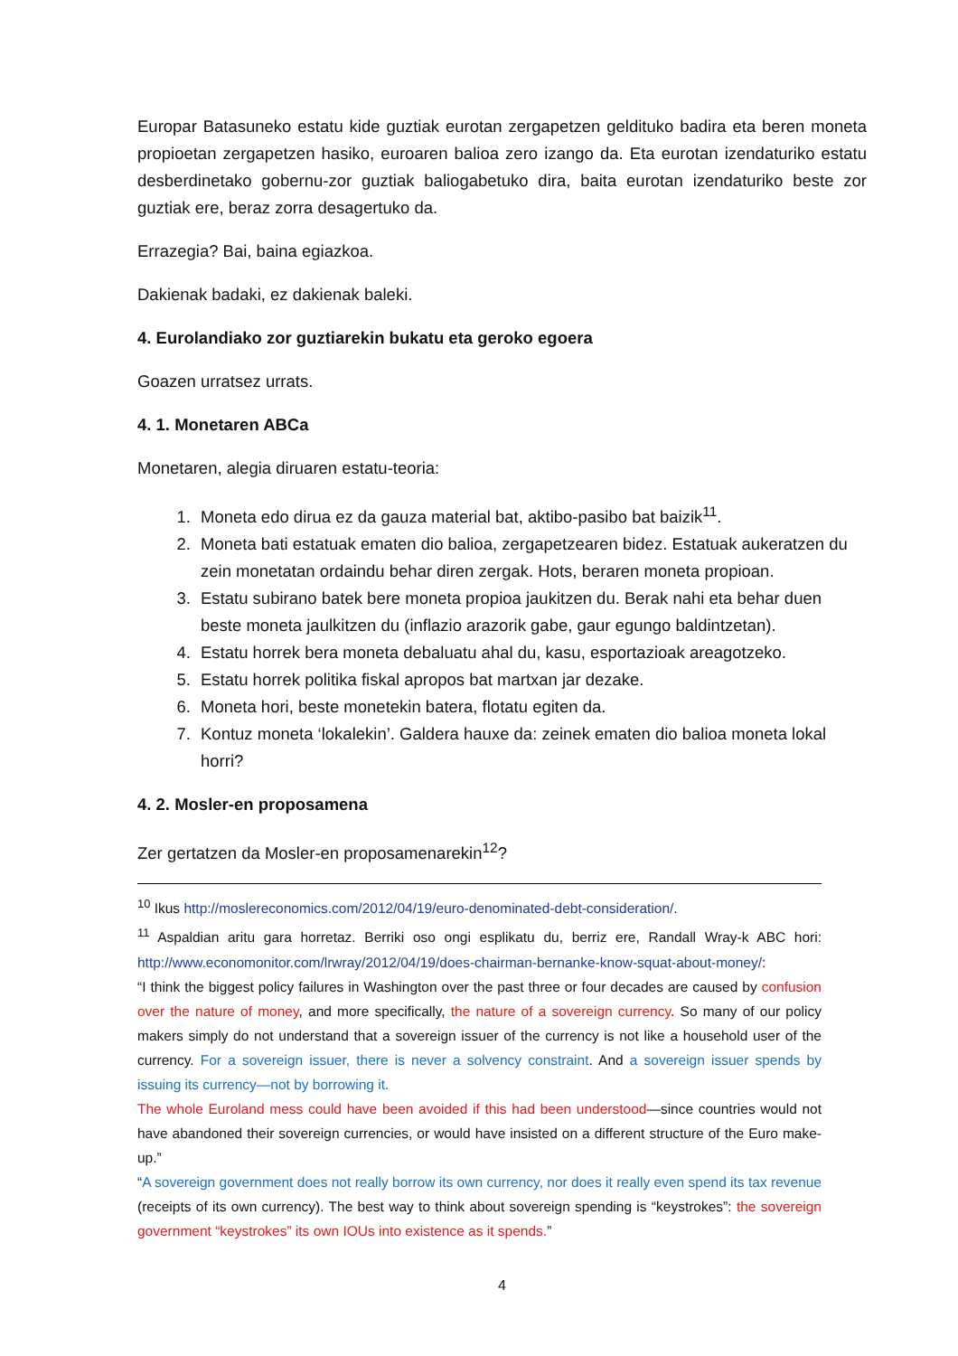Europar Batasuneko estatu kide guztiak eurotan zergapetzen geldituko badira eta beren moneta propioetan zergapetzen hasiko, euroaren balioa zero izango da. Eta eurotan izendaturiko estatu desberdinetako gobernu-zor guztiak baliogabetuko dira, baita eurotan izendaturiko beste zor guztiak ere, beraz zorra desagertuko da.
Errazegia? Bai, baina egiazkoa.
Dakienak badaki, ez dakienak baleki.
4. Eurolandiako zor guztiarekin bukatu eta geroko egoera
Goazen urratsez urrats.
4. 1. Monetaren ABCa
Monetaren, alegia diruaren estatu-teoria:
1. Moneta edo dirua ez da gauza material bat, aktibo-pasibo bat baizik<sup>11</sup>.
2. Moneta bati estatuak ematen dio balioa, zergapetzearen bidez. Estatuak aukeratzen du zein monetatan ordaindu behar diren zergak. Hots, beraren moneta propioan.
3. Estatu subirano batek bere moneta propioa jaukitzen du. Berak nahi eta behar duen beste moneta jaulkitzen du (inflazio arazorik gabe, gaur egungo baldintzetan).
4. Estatu horrek bera moneta debaluatu ahal du, kasu, esportazioak areagotzeko.
5. Estatu horrek politika fiskal apropos bat martxan jar dezake.
6. Moneta hori, beste monetekin batera, flotatu egiten da.
7. Kontuz moneta ‘lokalekin’. Galdera hauxe da: zeinek ematen dio balioa moneta lokal horri?
4. 2. Mosler-en proposamena
Zer gertatzen da Mosler-en proposamenarekin<sup>12</sup>?
<sup>10</sup> Ikus http://moslereconomics.com/2012/04/19/euro-denominated-debt-consideration/.
<sup>11</sup> Aspaldian aritu gara horretaz. Berriki oso ongi esplikatu du, berriz ere, Randall Wray-k ABC hori: http://www.economonitor.com/lrwray/2012/04/19/does-chairman-bernanke-know-squat-about-money/:
“I think the biggest policy failures in Washington over the past three or four decades are caused by confusion over the nature of money, and more specifically, the nature of a sovereign currency. So many of our policy makers simply do not understand that a sovereign issuer of the currency is not like a household user of the currency. For a sovereign issuer, there is never a solvency constraint. And a sovereign issuer spends by issuing its currency—not by borrowing it.
The whole Euroland mess could have been avoided if this had been understood—since countries would not have abandoned their sovereign currencies, or would have insisted on a different structure of the Euro make-up.”
“A sovereign government does not really borrow its own currency, nor does it really even spend its tax revenue (receipts of its own currency). The best way to think about sovereign spending is “keystrokes”: the sovereign government “keystrokes” its own IOUs into existence as it spends.”
4